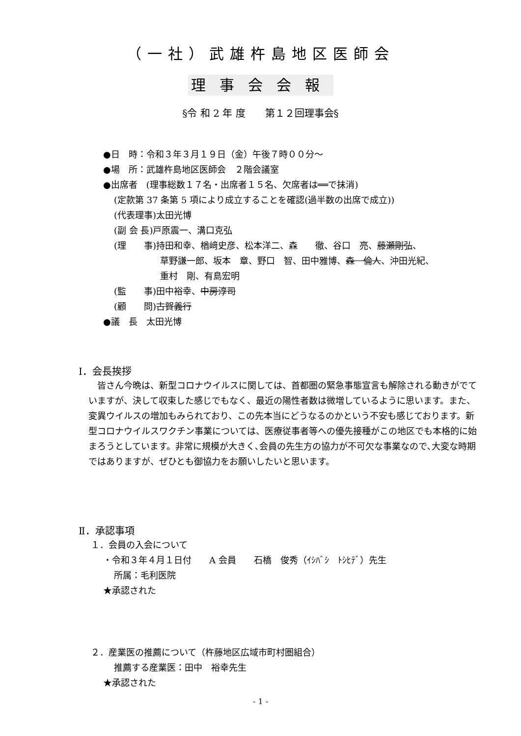（一社）武雄杵島地区医師会
理事会会報
§令 和 2 年 度　　第１２回理事会§
●日　時：令和３年３月１９日（金）午後７時００分～
●場　所：武雄杵島地区医師会　２階会議室
●出席者　(理事総数１７名・出席者１５名、欠席者は══で抹消)
(定款第 37 条第 5 項により成立することを確認(過半数の出席で成立))
(代表理事)太田光博
(副 会 長)戸原震一、溝口克弘
(理　　事)持田和幸、楢﨑史彦、松本洋二、森　　徹、谷口　亮、藤瀬剛弘、
草野謙一郎、坂本　章、野口　智、田中雅博、森　倫人、沖田光紀、
重村　剛、有島宏明
(監　　事)田中裕幸、中房淳司
(顧　　問)古賀義行
●議　長　太田光博
Ⅰ．会長挨拶
　皆さん今晩は、新型コロナウイルスに関しては、首都圏の緊急事態宣言も解除される動きがでていますが、決して収束した感じでもなく、最近の陽性者数は微増しているように思います。また、変異ウイルスの増加もみられており、この先本当にどうなるのかという不安も感じております。新型コロナウイルスワクチン事業については、医療従事者等への優先接種がこの地区でも本格的に始まろうとしています。非常に規模が大きく､会員の先生方の協力が不可欠な事業なので､大変な時期ではありますが、ぜひとも御協力をお願いしたいと思います。
Ⅱ．承認事項
１．会員の入会について
・令和３年４月１日付　　A 会員　　石橋　俊秀（ｲｼﾊﾞｼ　ﾄｼﾋﾃﾞ）先生
所属：毛利医院
★承認された
２．産業医の推薦について（杵藤地区広域市町村圏組合）
推薦する産業医：田中　裕幸先生
★承認された
- 1 -